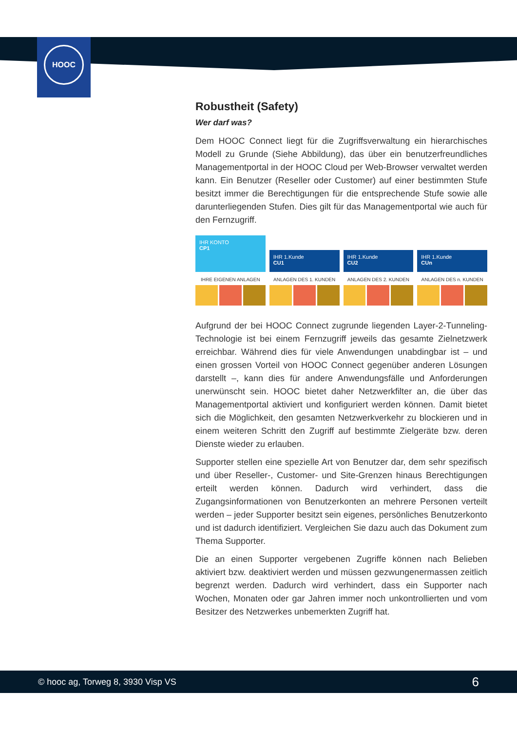HOOC
Robustheit (Safety)
Wer darf was?
Dem HOOC Connect liegt für die Zugriffsverwaltung ein hierarchisches Modell zu Grunde (Siehe Abbildung), das über ein benutzerfreundliches Managementportal in der HOOC Cloud per Web-Browser verwaltet werden kann. Ein Benutzer (Reseller oder Customer) auf einer bestimmten Stufe besitzt immer die Berechtigungen für die entsprechende Stufe sowie alle darunterliegenden Stufen. Dies gilt für das Managementportal wie auch für den Fernzugriff.
IHR KONTO
CP1
IHRE EIGENEN ANLAGEN
IHR 1.Kunde
CU1
ANLAGEN DES 1. KUNDEN
IHR 1.Kunde
CU2
ANLAGEN DES 2. KUNDEN
IHR 1.Kunde
CUn
ANLAGEN DES n. KUNDEN
Aufgrund der bei HOOC Connect zugrunde liegenden Layer-2-Tunneling-Technologie ist bei einem Fernzugriff jeweils das gesamte Zielnetzwerk erreichbar. Während dies für viele Anwendungen unabdingbar ist – und einen grossen Vorteil von HOOC Connect gegenüber anderen Lösungen darstellt –, kann dies für andere Anwendungsfälle und Anforderungen unerwünscht sein. HOOC bietet daher Netzwerkfilter an, die über das Managementportal aktiviert und konfiguriert werden können. Damit bietet sich die Möglichkeit, den gesamten Netzwerkverkehr zu blockieren und in einem weiteren Schritt den Zugriff auf bestimmte Zielgeräte bzw. deren Dienste wieder zu erlauben.
Supporter stellen eine spezielle Art von Benutzer dar, dem sehr spezifisch und über Reseller-, Customer- und Site-Grenzen hinaus Berechtigungen erteilt werden können. Dadurch wird verhindert, dass die Zugangsinformationen von Benutzerkonten an mehrere Personen verteilt werden – jeder Supporter besitzt sein eigenes, persönliches Benutzerkonto und ist dadurch identifiziert. Vergleichen Sie dazu auch das Dokument zum Thema Supporter.
Die an einen Supporter vergebenen Zugriffe können nach Belieben aktiviert bzw. deaktiviert werden und müssen gezwungenermassen zeitlich begrenzt werden. Dadurch wird verhindert, dass ein Supporter nach Wochen, Monaten oder gar Jahren immer noch unkontrollierten und vom Besitzer des Netzwerkes unbemerkten Zugriff hat.
© hooc ag, Torweg 8, 3930 Visp VS 6